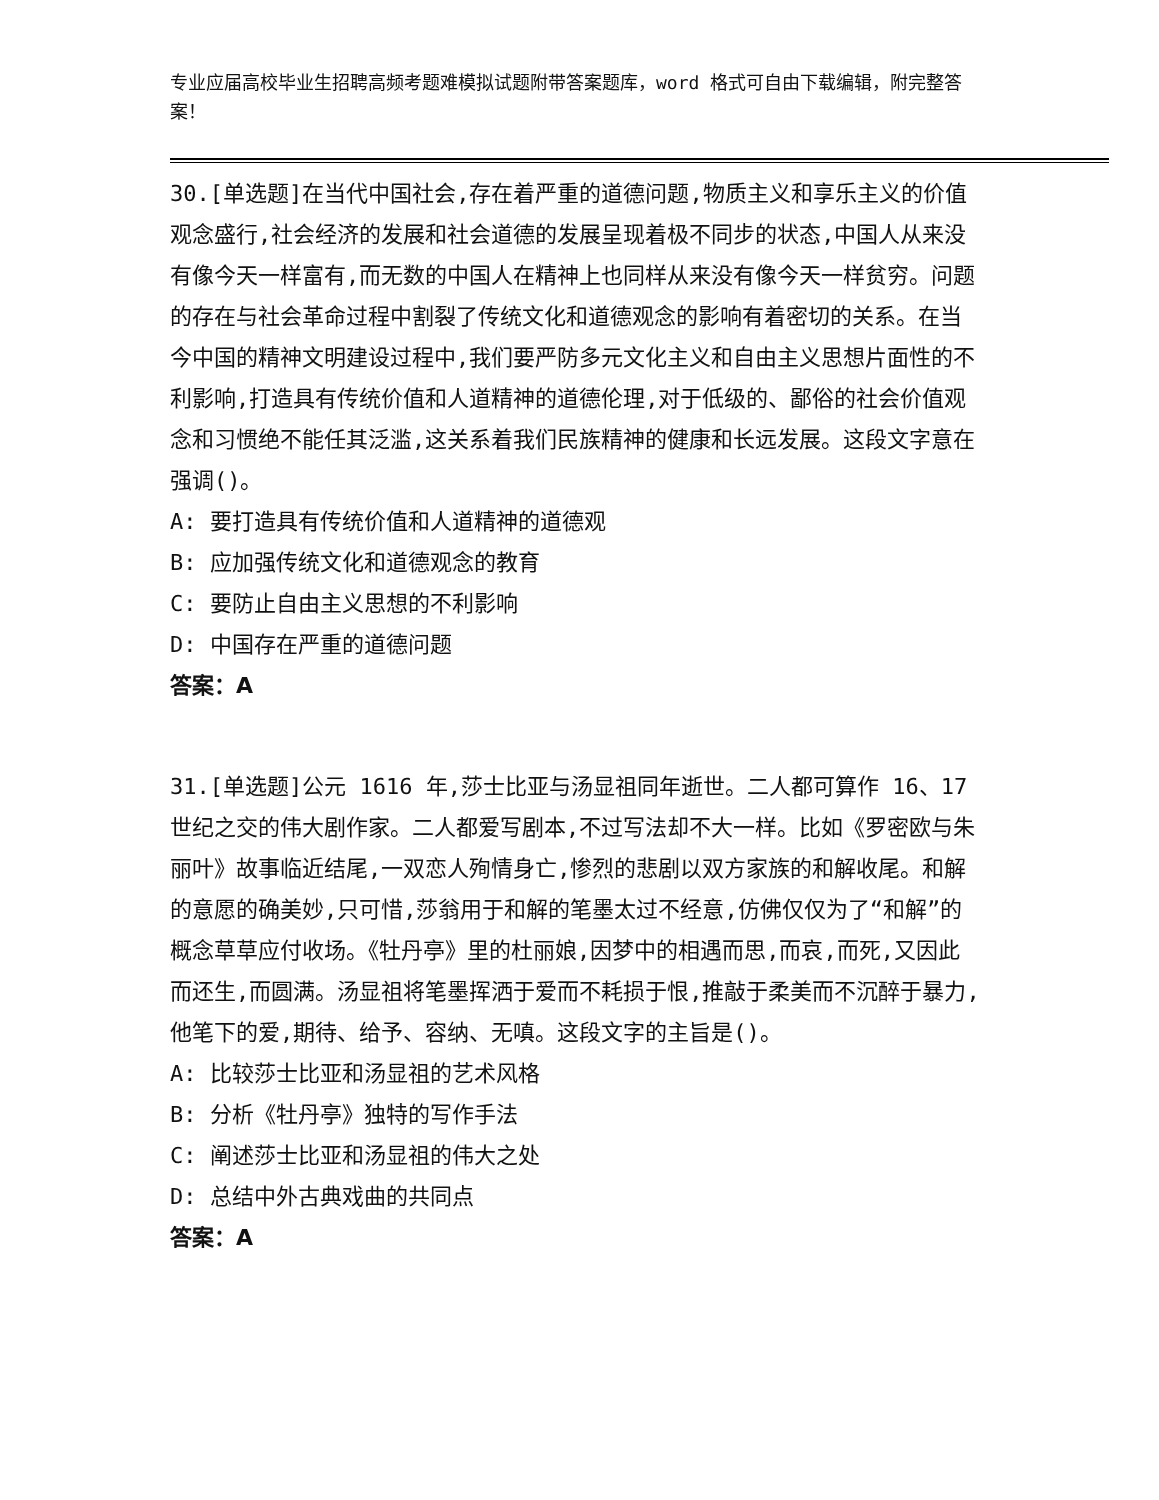专业应届高校毕业生招聘高频考题难模拟试题附带答案题库，word 格式可自由下载编辑，附完整答案！
30.[单选题]在当代中国社会,存在着严重的道德问题,物质主义和享乐主义的价值观念盛行,社会经济的发展和社会道德的发展呈现着极不同步的状态,中国人从来没有像今天一样富有,而无数的中国人在精神上也同样从来没有像今天一样贫穷。问题的存在与社会革命过程中割裂了传统文化和道德观念的影响有着密切的关系。在当今中国的精神文明建设过程中,我们要严防多元文化主义和自由主义思想片面性的不利影响,打造具有传统价值和人道精神的道德伦理,对于低级的、鄙俗的社会价值观念和习惯绝不能任其泛滥,这关系着我们民族精神的健康和长远发展。这段文字意在强调()。
A: 要打造具有传统价值和人道精神的道德观
B: 应加强传统文化和道德观念的教育
C: 要防止自由主义思想的不利影响
D: 中国存在严重的道德问题
答案：A
31.[单选题]公元 1616 年,莎士比亚与汤显祖同年逝世。二人都可算作 16、17 世纪之交的伟大剧作家。二人都爱写剧本,不过写法却不大一样。比如《罗密欧与朱丽叶》故事临近结尾,一双恋人殉情身亡,惨烈的悲剧以双方家族的和解收尾。和解的意愿的确美妙,只可惜,莎翁用于和解的笔墨太过不经意,仿佛仅仅为了“和解”的概念草草应付收场。《牡丹亭》里的杜丽娘,因梦中的相遇而思,而哀,而死,又因此而还生,而圆满。汤显祖将笔墨挥洒于爱而不耗损于恨,推敲于柔美而不沉醉于暴力,他笔下的爱,期待、给予、容纳、无嗔。这段文字的主旨是()。
A: 比较莎士比亚和汤显祖的艺术风格
B: 分析《牡丹亭》独特的写作手法
C: 阐述莎士比亚和汤显祖的伟大之处
D: 总结中外古典戏曲的共同点
答案：A